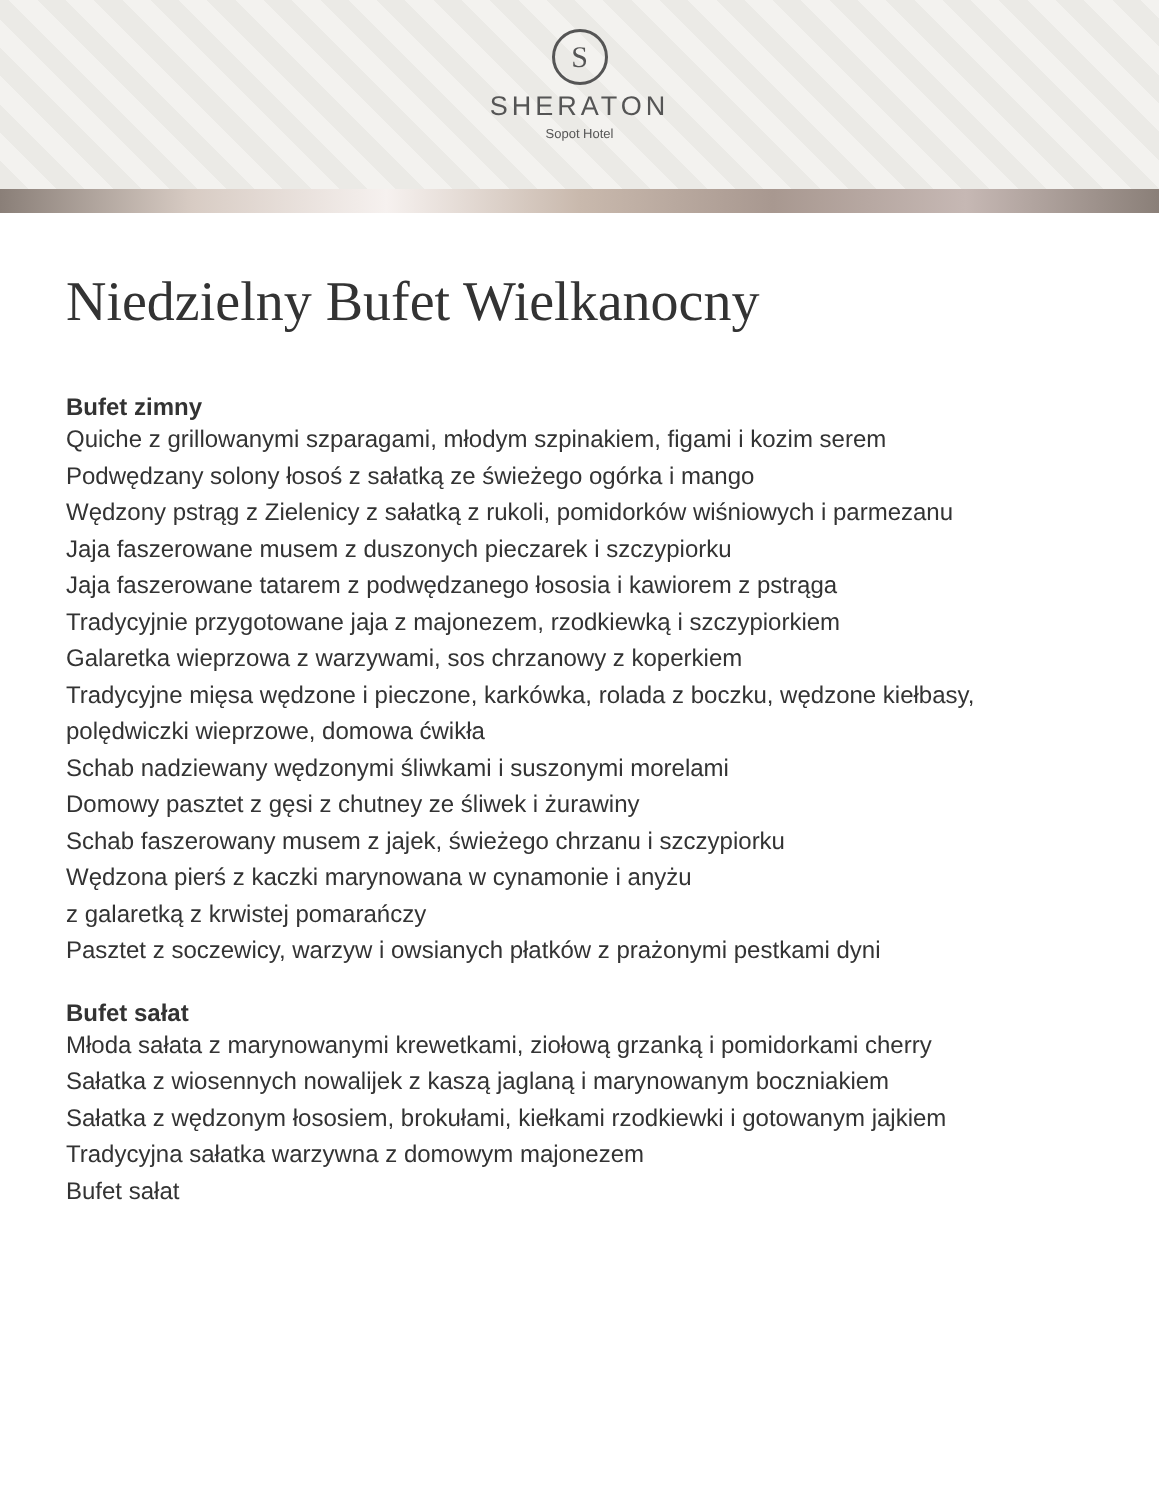S
SHERATON
Sopot Hotel
Niedzielny Bufet Wielkanocny
Bufet zimny
Quiche z grillowanymi szparagami, młodym szpinakiem, figami i kozim serem
Podwędzany solony łosoś z sałatką ze świeżego ogórka i mango
Wędzony pstrąg z Zielenicy z sałatką z rukoli, pomidorków wiśniowych i parmezanu
Jaja faszerowane musem z duszonych pieczarek i szczypiorku
Jaja faszerowane tatarem z podwędzanego łososia i kawiorem z pstrąga
Tradycyjnie przygotowane jaja z majonezem, rzodkiewką i szczypiorkiem
Galaretka wieprzowa z warzywami, sos chrzanowy z koperkiem
Tradycyjne mięsa wędzone i pieczone, karkówka, rolada z boczku, wędzone kiełbasy, polędwiczki wieprzowe, domowa ćwikła
Schab nadziewany wędzonymi śliwkami i suszonymi morelami
Domowy pasztet z gęsi z chutney ze śliwek i żurawiny
Schab faszerowany musem z jajek, świeżego chrzanu i szczypiorku
Wędzona pierś z kaczki marynowana w cynamonie i anyżu
z galaretką z krwistej pomarańczy
Pasztet z soczewicy, warzyw i owsianych płatków z prażonymi pestkami dyni
Bufet sałat
Młoda sałata z marynowanymi krewetkami, ziołową grzanką i pomidorkami cherry
Sałatka z wiosennych nowalijek z kaszą jaglaną i marynowanym boczniakiem
Sałatka z wędzonym łososiem, brokułami, kiełkami rzodkiewki i gotowanym jajkiem
Tradycyjna sałatka warzywna z domowym majonezem
Bufet sałat